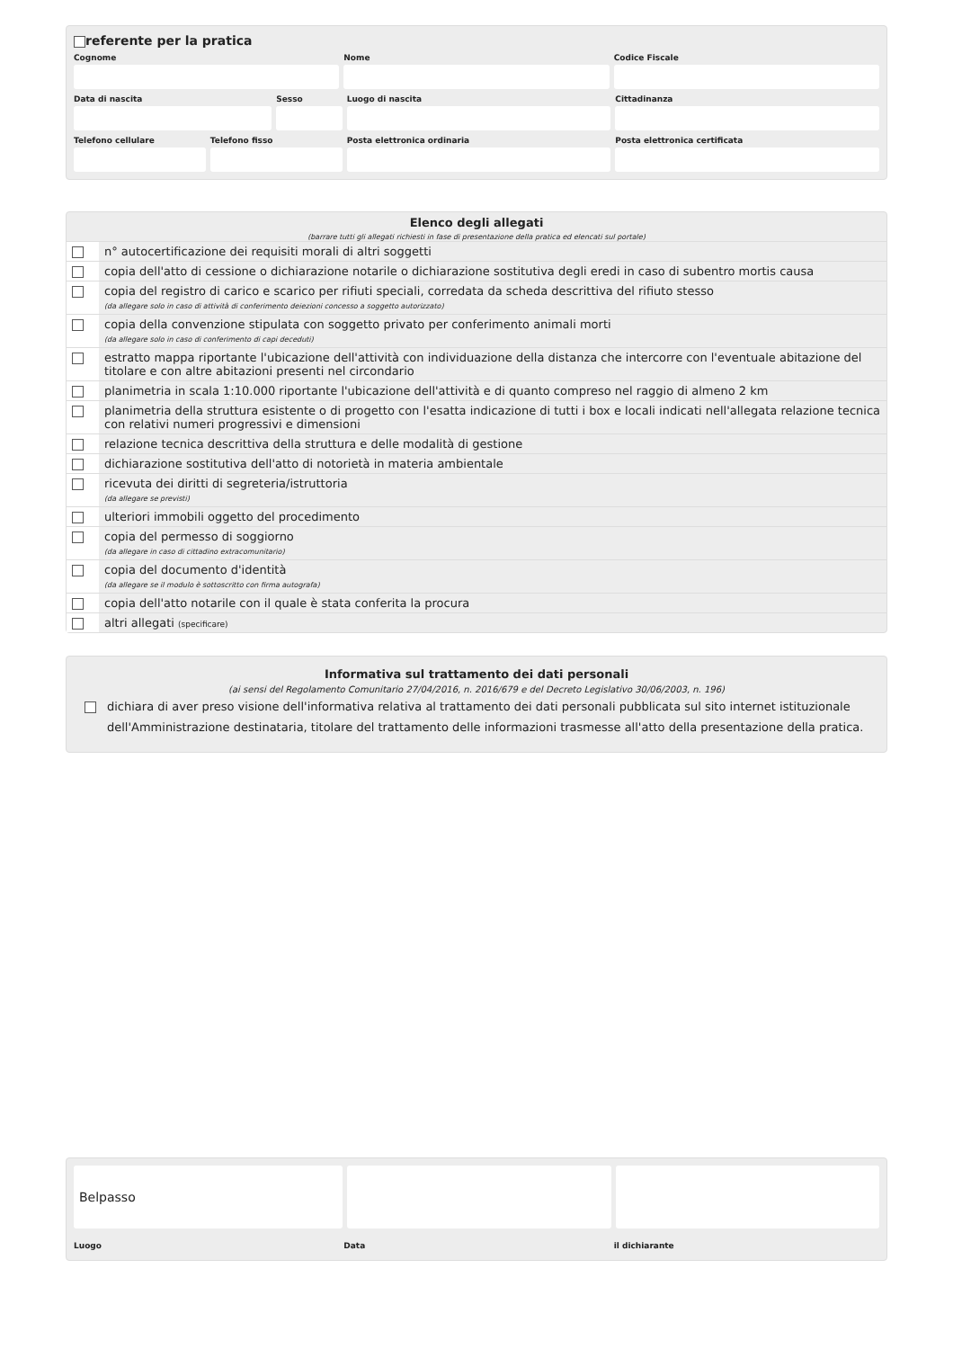referente per la pratica
Cognome Nome Codice Fiscale
Data di nascita Sesso Luogo di nascita Cittadinanza
Telefono cellulare Telefono fisso Posta elettronica ordinaria Posta elettronica certificata
Elenco degli allegati
(barrare tutti gli allegati richiesti in fase di presentazione della pratica ed elencati sul portale)
| | n° autocertificazione dei requisiti morali di altri soggetti |
| | copia dell'atto di cessione o dichiarazione notarile o dichiarazione sostitutiva degli eredi in caso di subentro mortis causa |
| | copia del registro di carico e scarico per rifiuti speciali, corredata da scheda descrittiva del rifiuto stesso (da allegare solo in caso di attività di conferimento deiezioni concesso a soggetto autorizzato) |
| | copia della convenzione stipulata con soggetto privato per conferimento animali morti (da allegare solo in caso di conferimento di capi deceduti) |
| | estratto mappa riportante l'ubicazione dell'attività con individuazione della distanza che intercorre con l'eventuale abitazione del titolare e con altre abitazioni presenti nel circondario |
| | planimetria in scala 1:10.000 riportante l'ubicazione dell'attività e di quanto compreso nel raggio di almeno 2 km |
| | planimetria della struttura esistente o di progetto con l'esatta indicazione di tutti i box e locali indicati nell'allegata relazione tecnica con relativi numeri progressivi e dimensioni |
| | relazione tecnica descrittiva della struttura e delle modalità di gestione |
| | dichiarazione sostitutiva dell'atto di notorietà in materia ambientale |
| | ricevuta dei diritti di segreteria/istruttoria (da allegare se previsti) |
| | ulteriori immobili oggetto del procedimento |
| | copia del permesso di soggiorno (da allegare in caso di cittadino extracomunitario) |
| | copia del documento d'identità (da allegare se il modulo è sottoscritto con firma autografa) |
| | copia dell'atto notarile con il quale è stata conferita la procura |
| | altri allegati (specificare) |
Informativa sul trattamento dei dati personali
(ai sensi del Regolamento Comunitario 27/04/2016, n. 2016/679 e del Decreto Legislativo 30/06/2003, n. 196)
dichiara di aver preso visione dell'informativa relativa al trattamento dei dati personali pubblicata sul sito internet istituzionale dell'Amministrazione destinataria, titolare del trattamento delle informazioni trasmesse all'atto della presentazione della pratica.
Belpasso
Luogo Data il dichiarante